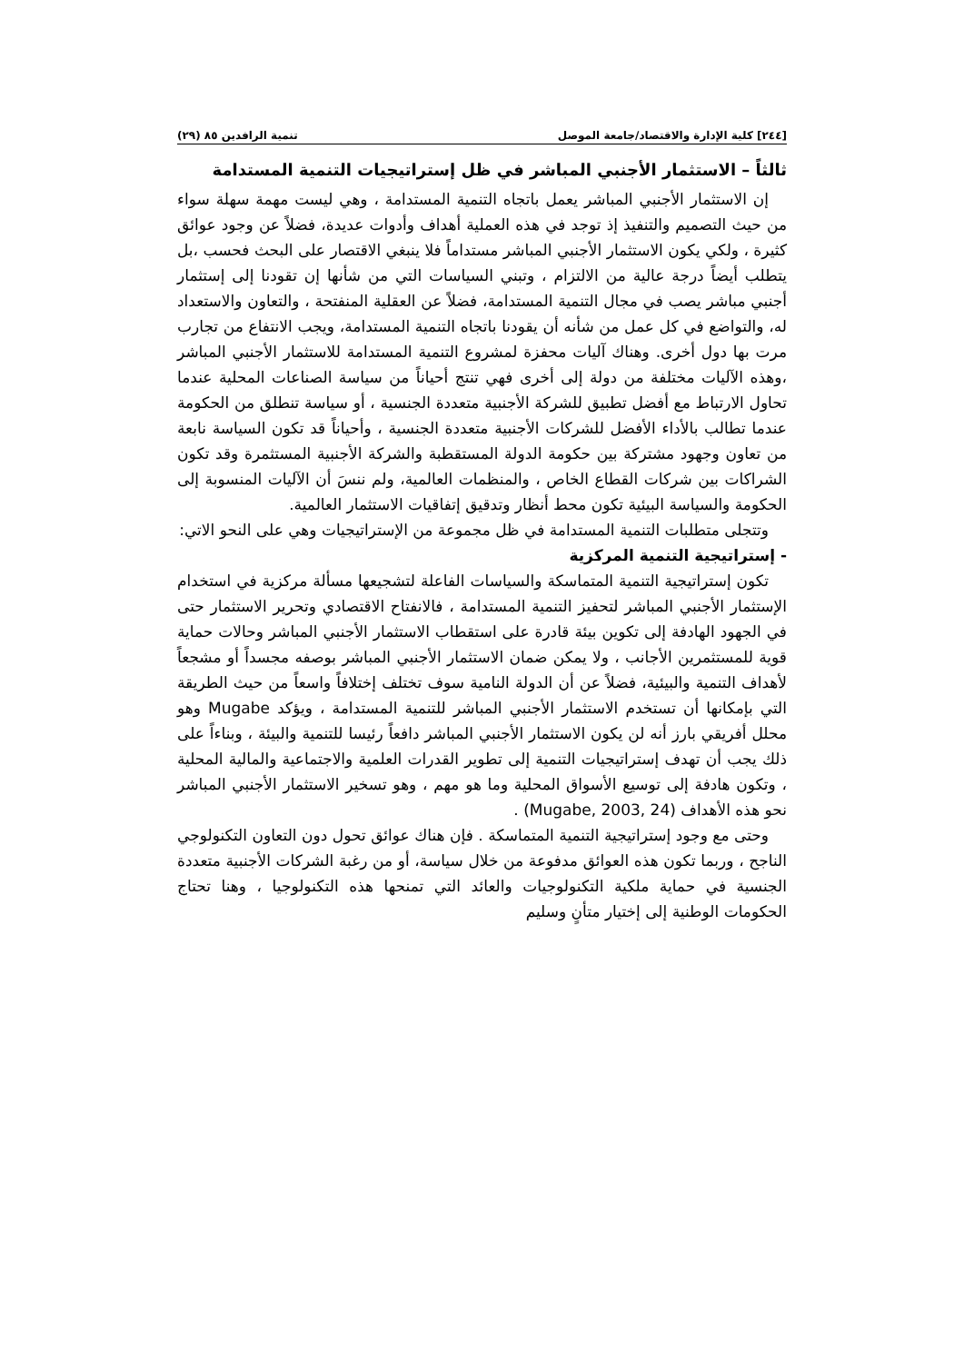[٢٤٤] كلية الإدارة والاقتصاد/جامعة الموصل تنمية الرافدين ٨٥ (٢٩)
ثالثاً – الاستثمار الأجنبي المباشر في ظل إستراتيجيات التنمية المستدامة
إن الاستثمار الأجنبي المباشر يعمل باتجاه التنمية المستدامة ، وهي ليست مهمة سهلة سواء من حيث التصميم والتنفيذ إذ توجد في هذه العملية أهداف وأدوات عديدة، فضلاً عن وجود عوائق كثيرة ، ولكي يكون الاستثمار الأجنبي المباشر مستداماً فلا ينبغي الاقتصار على البحث فحسب ،بل يتطلب أيضاً درجة عالية من الالتزام ، وتبني السياسات التي من شأنها إن تقودنا إلى إستثمار أجنبي مباشر يصب في مجال التنمية المستدامة، فضلاً عن العقلية المنفتحة ، والتعاون والاستعداد له، والتواضع في كل عمل من شأنه أن يقودنا باتجاه التنمية المستدامة، ويجب الانتفاع من تجارب مرت بها دول أخرى. وهناك آليات محفزة لمشروع التنمية المستدامة للاستثمار الأجنبي المباشر ،وهذه الآليات مختلفة من دولة إلى أخرى فهي تنتج أحياناً من سياسة الصناعات المحلية عندما تحاول الارتباط مع أفضل تطبيق للشركة الأجنبية متعددة الجنسية ، أو سياسة تنطلق من الحكومة عندما تطالب بالأداء الأفضل للشركات الأجنبية متعددة الجنسية ، وأحياناً قد تكون السياسة نابعة من تعاون وجهود مشتركة بين حكومة الدولة المستقطبة والشركة الأجنبية المستثمرة وقد تكون الشراكات بين شركات القطاع الخاص ، والمنظمات العالمية، ولم ننسَ أن الآليات المنسوبة إلى الحكومة والسياسة البيئية تكون محط أنظار وتدقيق إتفاقيات الاستثمار العالمية.
وتتجلى متطلبات التنمية المستدامة في ظل مجموعة من الإستراتيجيات وهي على النحو الاتي:
- إستراتيجية التنمية المركزية
تكون إستراتيجية التنمية المتماسكة والسياسات الفاعلة لتشجيعها مسألة مركزية في استخدام الإستثمار الأجنبي المباشر لتحفيز التنمية المستدامة ، فالانفتاح الاقتصادي وتحرير الاستثمار حتى في الجهود الهادفة إلى تكوين بيئة قادرة على استقطاب الاستثمار الأجنبي المباشر وحالات حماية قوية للمستثمرين الأجانب ، ولا يمكن ضمان الاستثمار الأجنبي المباشر بوصفه مجسداً أو مشجعاً لأهداف التنمية والبيئية، فضلاً عن أن الدولة النامية سوف تختلف إختلافاً واسعاً من حيث الطريقة التي بإمكانها أن تستخدم الاستثمار الأجنبي المباشر للتنمية المستدامة ، ويؤكد Mugabe وهو محلل أفريقي بارز أنه لن يكون الاستثمار الأجنبي المباشر دافعاً رئيسا للتنمية والبيئة ، وبناءاً على ذلك يجب أن تهدف إستراتيجيات التنمية إلى تطوير القدرات العلمية والاجتماعية والمالية المحلية ، وتكون هادفة إلى توسيع الأسواق المحلية وما هو مهم ، وهو تسخير الاستثمار الأجنبي المباشر نحو هذه الأهداف (Mugabe, 2003, 24) .
وحتى مع وجود إستراتيجية التنمية المتماسكة . فإن هناك عوائق تحول دون التعاون التكنولوجي الناجح ، وربما تكون هذه العوائق مدفوعة من خلال سياسة، أو من رغبة الشركات الأجنبية متعددة الجنسية في حماية ملكية التكنولوجيات والعائد التي تمنحها هذه التكنولوجيا ، وهنا تحتاج الحكومات الوطنية إلى إختيار متأنٍ وسليم